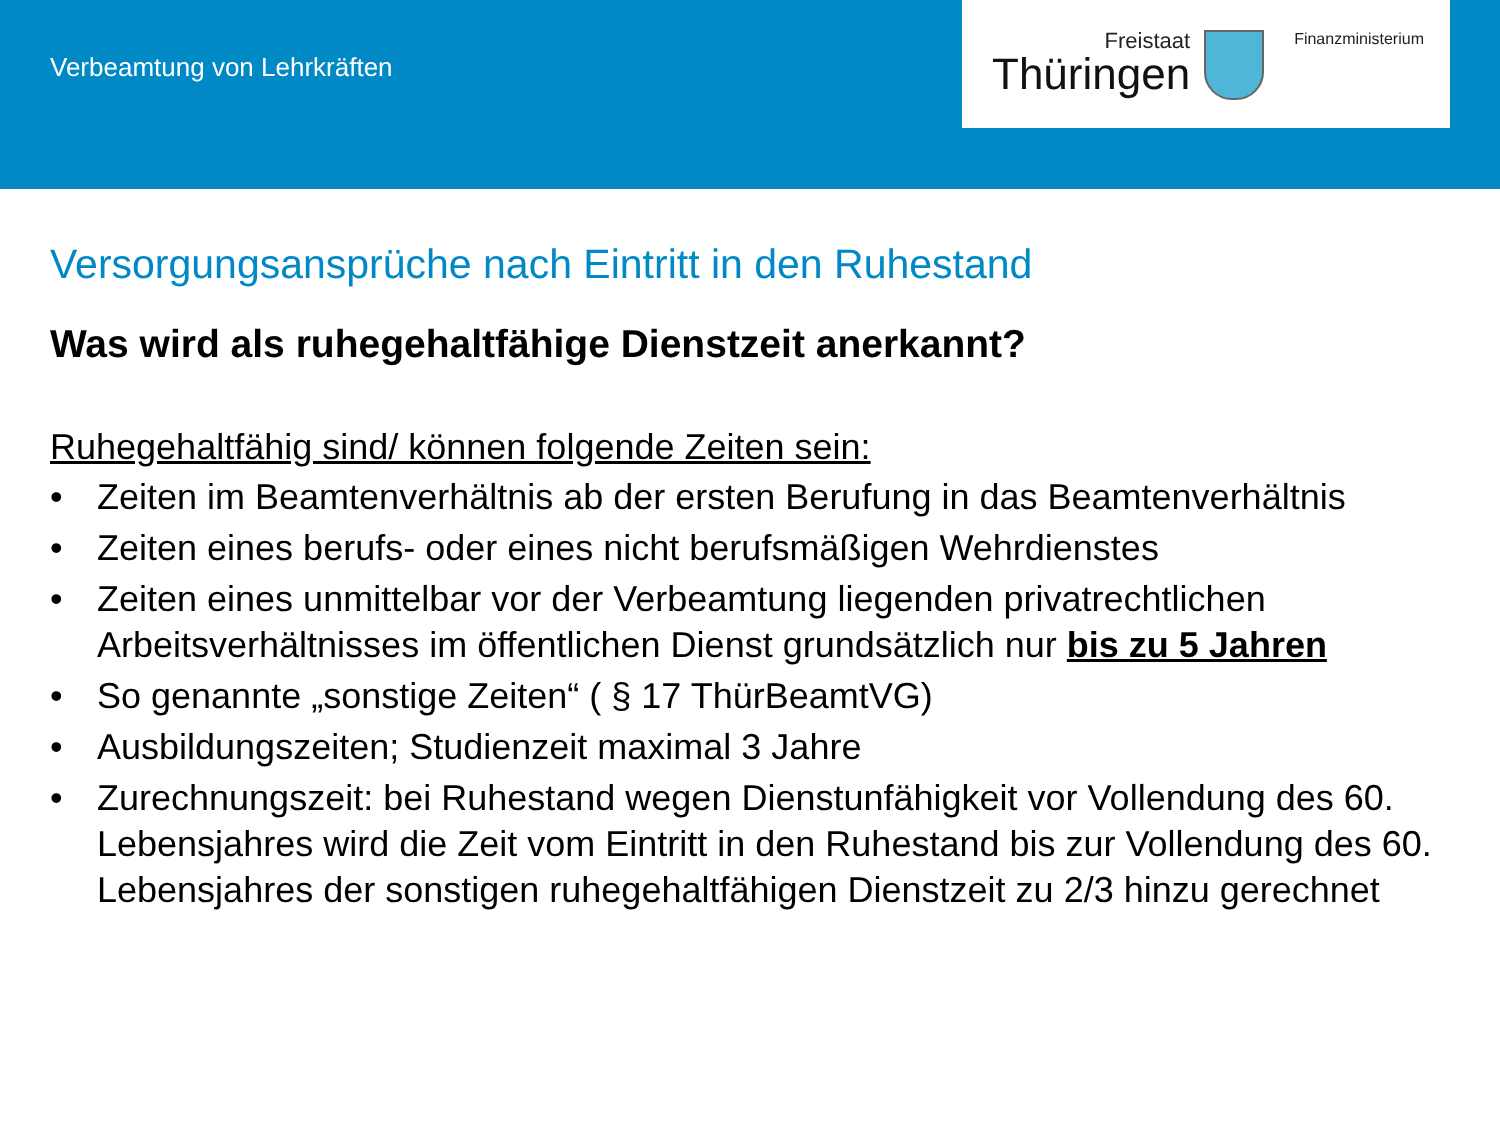Verbeamtung von Lehrkräften
Freistaat
Thüringen
Finanzministerium
Versorgungsansprüche nach Eintritt in den Ruhestand
Was wird als ruhegehaltfähige Dienstzeit anerkannt?
Ruhegehaltfähig sind/ können folgende Zeiten sein:
• Zeiten im Beamtenverhältnis ab der ersten Berufung in das Beamtenverhältnis
• Zeiten eines berufs- oder eines nicht berufsmäßigen Wehrdienstes
• Zeiten eines unmittelbar vor der Verbeamtung liegenden privatrechtlichen Arbeitsverhältnisses im öffentlichen Dienst grundsätzlich nur bis zu 5 Jahren
• So genannte „sonstige Zeiten“ ( § 17 ThürBeamtVG)
• Ausbildungszeiten; Studienzeit maximal 3 Jahre
• Zurechnungszeit: bei Ruhestand wegen Dienstunfähigkeit vor Vollendung des 60. Lebensjahres wird die Zeit vom Eintritt in den Ruhestand bis zur Vollendung des 60. Lebensjahres der sonstigen ruhegehaltfähigen Dienstzeit zu 2/3 hinzu gerechnet